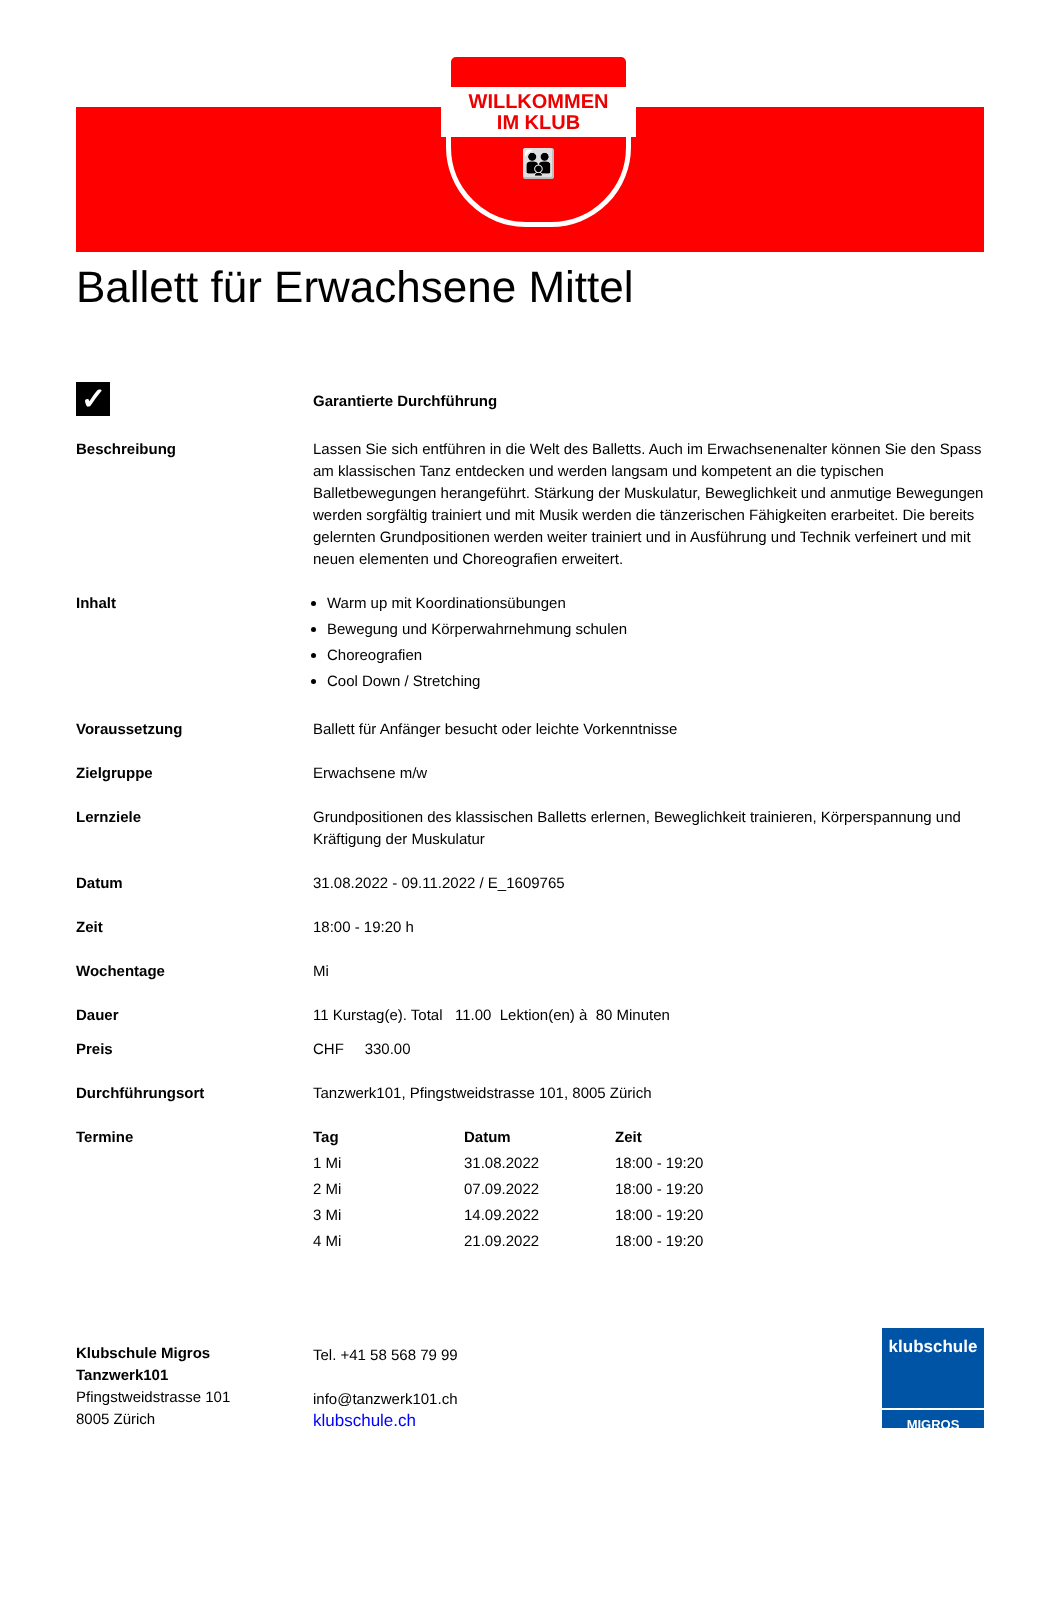WILLKOMMEN
IM KLUB
👪
Ballett für Erwachsene Mittel
| ✓ | Garantierte Durchführung |
| Beschreibung | Lassen Sie sich entführen in die Welt des Balletts. Auch im Erwachsenenalter können Sie den Spass am klassischen Tanz entdecken und werden langsam und kompetent an die typischen Balletbewegungen herangeführt. Stärkung der Muskulatur, Beweglichkeit und anmutige Bewegungen werden sorgfältig trainiert und mit Musik werden die tänzerischen Fähigkeiten erarbeitet. Die bereits gelernten Grundpositionen werden weiter trainiert und in Ausführung und Technik verfeinert und mit neuen elementen und Choreografien erweitert. |
| Inhalt | Warm up mit Koordinationsübungen Bewegung und Körperwahrnehmung schulen Choreografien Cool Down / Stretching |
| Voraussetzung | Ballett für Anfänger besucht oder leichte Vorkenntnisse |
| Zielgruppe | Erwachsene m/w |
| Lernziele | Grundpositionen des klassischen Balletts erlernen, Beweglichkeit trainieren, Körperspannung und Kräftigung der Muskulatur |
| Datum | 31.08.2022 - 09.11.2022 / E_1609765 |
| Zeit | 18:00 - 19:20 h |
| Wochentage | Mi |
| Dauer | 11 Kurstag(e). Total 11.00 Lektion(en) à 80 Minuten |
| Preis | CHF 330.00 |
| Durchführungsort | Tanzwerk101, Pfingstweidstrasse 101, 8005 Zürich |
| Termine | / Tag / Datum / Zeit / / --- / --- / --- / / 1 Mi / 31.08.2022 / 18:00 - 19:20 / / 2 Mi / 07.09.2022 / 18:00 - 19:20 / / 3 Mi / 14.09.2022 / 18:00 - 19:20 / / 4 Mi / 21.09.2022 / 18:00 - 19:20 / |
Klubschule Migros
Tanzwerk101
Pfingstweidstrasse 101
8005 Zürich
Tel. +41 58 568 79 99
info@tanzwerk101.ch
klubschule.ch
klubschule
MIGROS